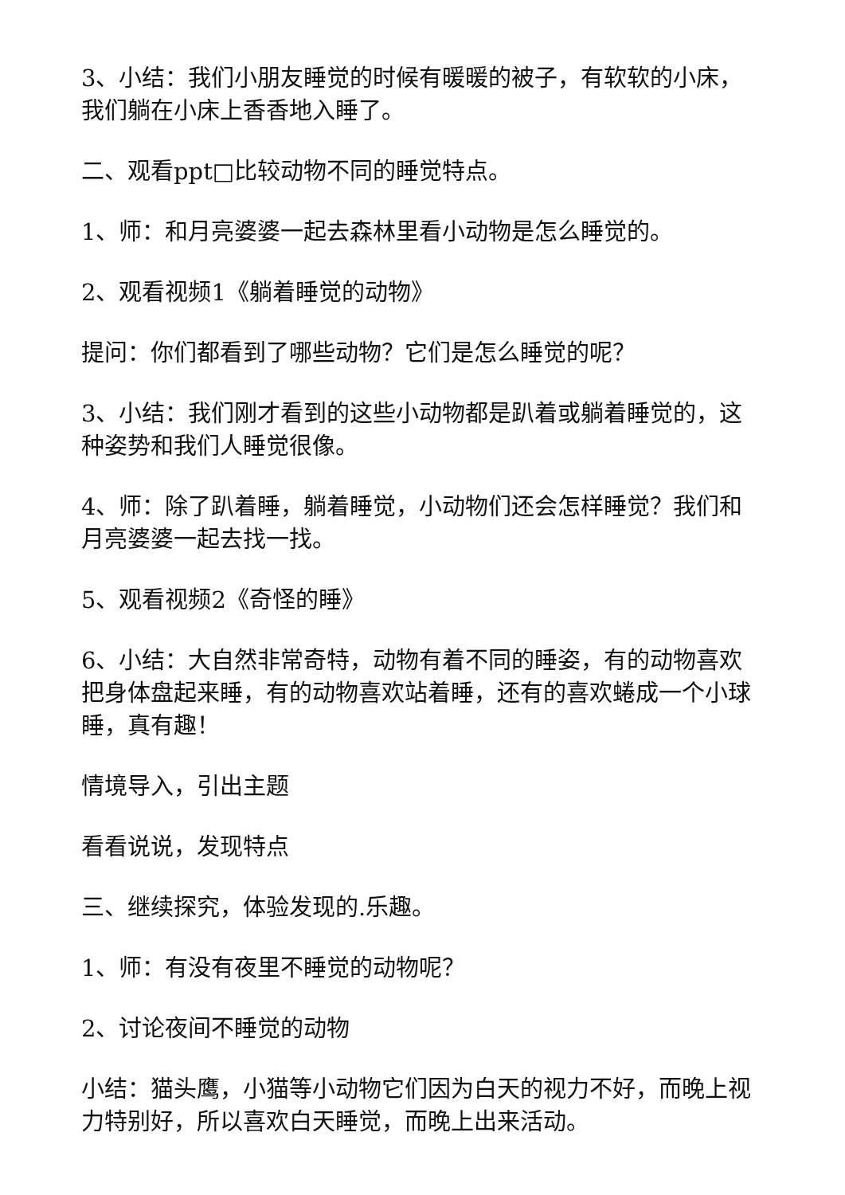3、小结：我们小朋友睡觉的时候有暖暖的被子，有软软的小床，我们躺在小床上香香地入睡了。
二、观看ppt□比较动物不同的睡觉特点。
1、师：和月亮婆婆一起去森林里看小动物是怎么睡觉的。
2、观看视频1《躺着睡觉的动物》
提问：你们都看到了哪些动物？它们是怎么睡觉的呢？
3、小结：我们刚才看到的这些小动物都是趴着或躺着睡觉的，这种姿势和我们人睡觉很像。
4、师：除了趴着睡，躺着睡觉，小动物们还会怎样睡觉？我们和月亮婆婆一起去找一找。
5、观看视频2《奇怪的睡》
6、小结：大自然非常奇特，动物有着不同的睡姿，有的动物喜欢把身体盘起来睡，有的动物喜欢站着睡，还有的喜欢蜷成一个小球睡，真有趣！
情境导入，引出主题
看看说说，发现特点
三、继续探究，体验发现的.乐趣。
1、师：有没有夜里不睡觉的动物呢？
2、讨论夜间不睡觉的动物
小结：猫头鹰，小猫等小动物它们因为白天的视力不好，而晚上视力特别好，所以喜欢白天睡觉，而晚上出来活动。